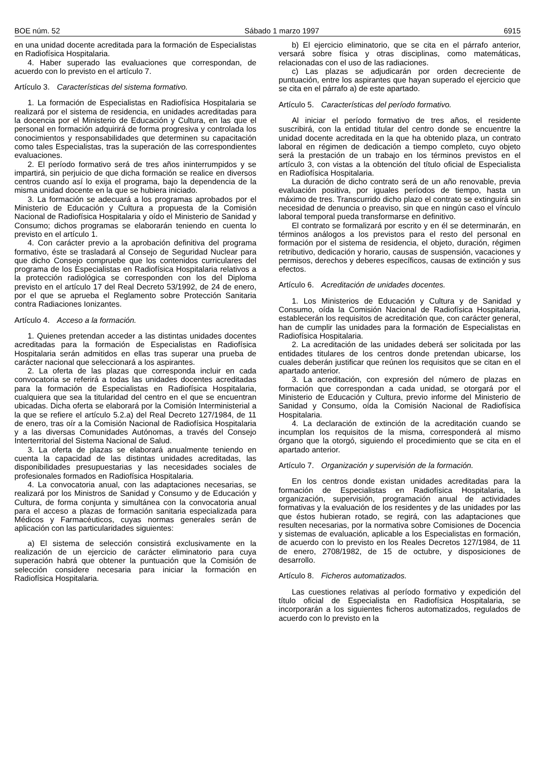BOE núm. 52 Sábado 1 marzo 1997 6915
en una unidad docente acreditada para la formación de Especialistas en Radiofísica Hospitalaria.
4. Haber superado las evaluaciones que correspondan, de acuerdo con lo previsto en el artículo 7.
Artículo 3. Características del sistema formativo.
1. La formación de Especialistas en Radiofísica Hospitalaria se realizará por el sistema de residencia, en unidades acreditadas para la docencia por el Ministerio de Educación y Cultura, en las que el personal en formación adquirirá de forma progresiva y controlada los conocimientos y responsabilidades que determinen su capacitación como tales Especialistas, tras la superación de las correspondientes evaluaciones.
2. El período formativo será de tres años ininterrumpidos y se impartirá, sin perjuicio de que dicha formación se realice en diversos centros cuando así lo exija el programa, bajo la dependencia de la misma unidad docente en la que se hubiera iniciado.
3. La formación se adecuará a los programas aprobados por el Ministerio de Educación y Cultura a propuesta de la Comisión Nacional de Radiofísica Hospitalaria y oído el Ministerio de Sanidad y Consumo; dichos programas se elaborarán teniendo en cuenta lo previsto en el artículo 1.
4. Con carácter previo a la aprobación definitiva del programa formativo, éste se trasladará al Consejo de Seguridad Nuclear para que dicho Consejo compruebe que los contenidos curriculares del programa de los Especialistas en Radiofísica Hospitalaria relativos a la protección radiológica se corresponden con los del Diploma previsto en el artículo 17 del Real Decreto 53/1992, de 24 de enero, por el que se aprueba el Reglamento sobre Protección Sanitaria contra Radiaciones Ionizantes.
Artículo 4. Acceso a la formación.
1. Quienes pretendan acceder a las distintas unidades docentes acreditadas para la formación de Especialistas en Radiofísica Hospitalaria serán admitidos en ellas tras superar una prueba de carácter nacional que seleccionará a los aspirantes.
2. La oferta de las plazas que corresponda incluir en cada convocatoria se referirá a todas las unidades docentes acreditadas para la formación de Especialistas en Radiofísica Hospitalaria, cualquiera que sea la titularidad del centro en el que se encuentran ubicadas. Dicha oferta se elaborará por la Comisión Interministerial a la que se refiere el artículo 5.2.a) del Real Decreto 127/1984, de 11 de enero, tras oír a la Comisión Nacional de Radiofísica Hospitalaria y a las diversas Comunidades Autónomas, a través del Consejo Interterritorial del Sistema Nacional de Salud.
3. La oferta de plazas se elaborará anualmente teniendo en cuenta la capacidad de las distintas unidades acreditadas, las disponibilidades presupuestarias y las necesidades sociales de profesionales formados en Radiofísica Hospitalaria.
4. La convocatoria anual, con las adaptaciones necesarias, se realizará por los Ministros de Sanidad y Consumo y de Educación y Cultura, de forma conjunta y simultánea con la convocatoria anual para el acceso a plazas de formación sanitaria especializada para Médicos y Farmacéuticos, cuyas normas generales serán de aplicación con las particularidades siguientes:
a) El sistema de selección consistirá exclusivamente en la realización de un ejercicio de carácter eliminatorio para cuya superación habrá que obtener la puntuación que la Comisión de selección considere necesaria para iniciar la formación en Radiofísica Hospitalaria.
b) El ejercicio eliminatorio, que se cita en el párrafo anterior, versará sobre física y otras disciplinas, como matemáticas, relacionadas con el uso de las radiaciones.
c) Las plazas se adjudicarán por orden decreciente de puntuación, entre los aspirantes que hayan superado el ejercicio que se cita en el párrafo a) de este apartado.
Artículo 5. Características del período formativo.
Al iniciar el período formativo de tres años, el residente suscribirá, con la entidad titular del centro donde se encuentre la unidad docente acreditada en la que ha obtenido plaza, un contrato laboral en régimen de dedicación a tiempo completo, cuyo objeto será la prestación de un trabajo en los términos previstos en el artículo 3, con vistas a la obtención del título oficial de Especialista en Radiofísica Hospitalaria.
La duración de dicho contrato será de un año renovable, previa evaluación positiva, por iguales períodos de tiempo, hasta un máximo de tres. Transcurrido dicho plazo el contrato se extinguirá sin necesidad de denuncia o preaviso, sin que en ningún caso el vínculo laboral temporal pueda transformarse en definitivo.
El contrato se formalizará por escrito y en él se determinarán, en términos análogos a los previstos para el resto del personal en formación por el sistema de residencia, el objeto, duración, régimen retributivo, dedicación y horario, causas de suspensión, vacaciones y permisos, derechos y deberes específicos, causas de extinción y sus efectos.
Artículo 6. Acreditación de unidades docentes.
1. Los Ministerios de Educación y Cultura y de Sanidad y Consumo, oída la Comisión Nacional de Radiofísica Hospitalaria, establecerán los requisitos de acreditación que, con carácter general, han de cumplir las unidades para la formación de Especialistas en Radiofísica Hospitalaria.
2. La acreditación de las unidades deberá ser solicitada por las entidades titulares de los centros donde pretendan ubicarse, los cuales deberán justificar que reúnen los requisitos que se citan en el apartado anterior.
3. La acreditación, con expresión del número de plazas en formación que correspondan a cada unidad, se otorgará por el Ministerio de Educación y Cultura, previo informe del Ministerio de Sanidad y Consumo, oída la Comisión Nacional de Radiofísica Hospitalaria.
4. La declaración de extinción de la acreditación cuando se incumplan los requisitos de la misma, corresponderá al mismo órgano que la otorgó, siguiendo el procedimiento que se cita en el apartado anterior.
Artículo 7. Organización y supervisión de la formación.
En los centros donde existan unidades acreditadas para la formación de Especialistas en Radiofísica Hospitalaria, la organización, supervisión, programación anual de actividades formativas y la evaluación de los residentes y de las unidades por las que éstos hubieran rotado, se regirá, con las adaptaciones que resulten necesarias, por la normativa sobre Comisiones de Docencia y sistemas de evaluación, aplicable a los Especialistas en formación, de acuerdo con lo previsto en los Reales Decretos 127/1984, de 11 de enero, 2708/1982, de 15 de octubre, y disposiciones de desarrollo.
Artículo 8. Ficheros automatizados.
Las cuestiones relativas al período formativo y expedición del título oficial de Especialista en Radiofísica Hospitalaria, se incorporarán a los siguientes ficheros automatizados, regulados de acuerdo con lo previsto en la